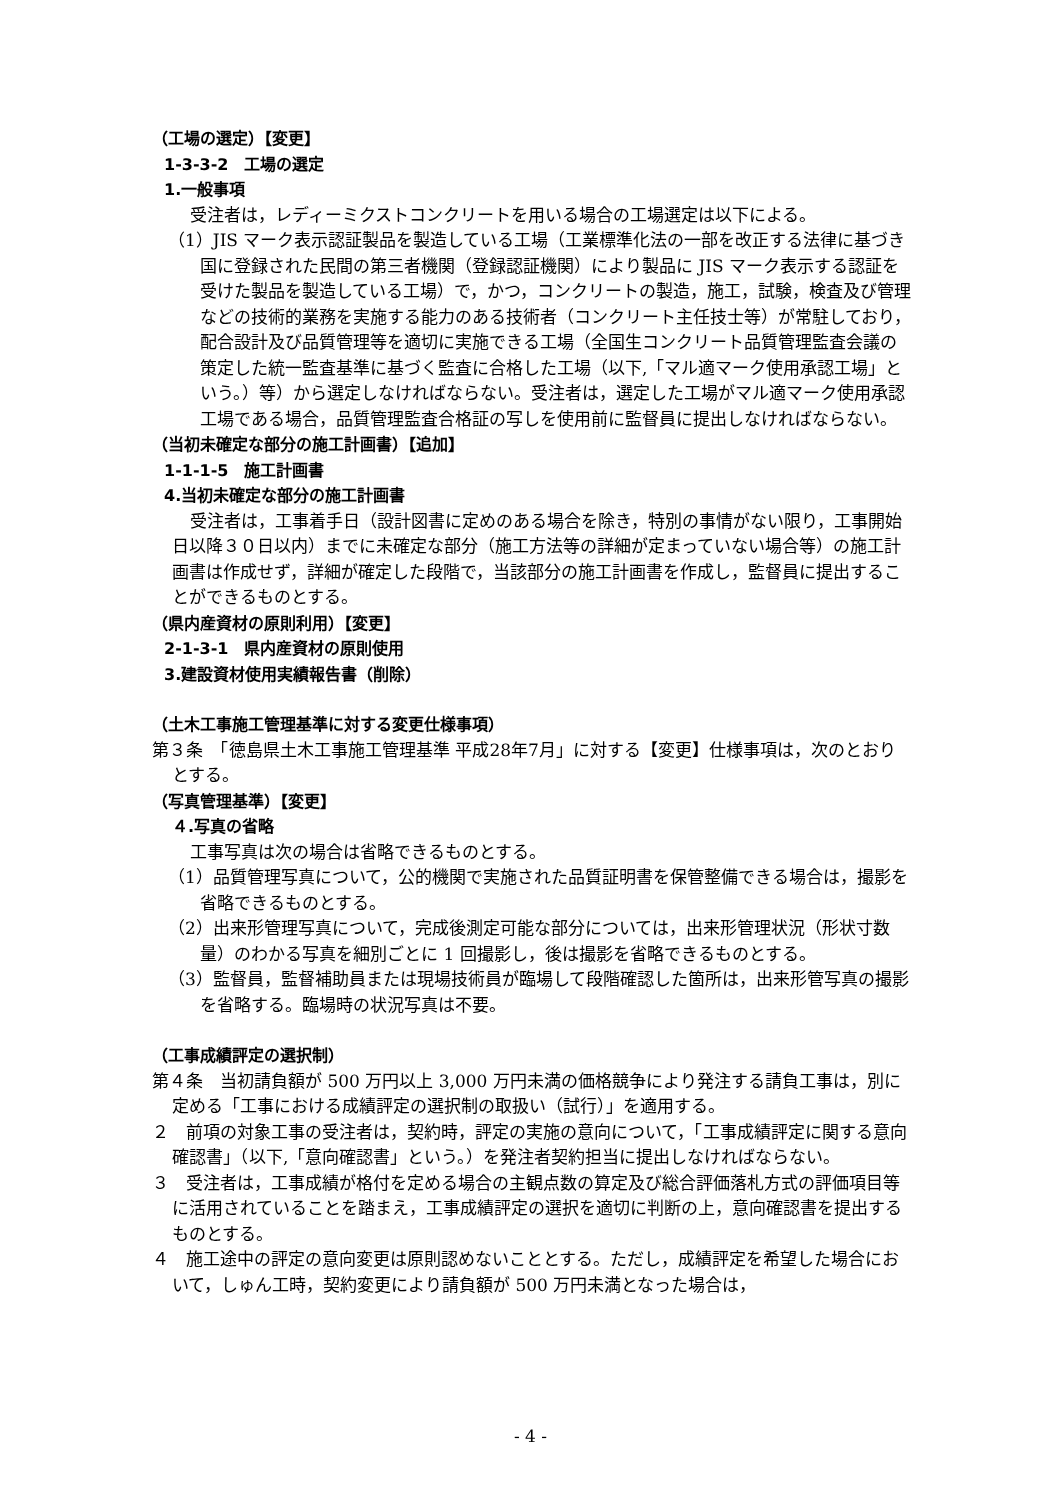（工場の選定）【変更】
1-3-3-2　工場の選定
1.一般事項
受注者は，レディーミクストコンクリートを用いる場合の工場選定は以下による。
（1）JIS マーク表示認証製品を製造している工場（工業標準化法の一部を改正する法律に基づき国に登録された民間の第三者機関（登録認証機関）により製品に JIS マーク表示する認証を受けた製品を製造している工場）で，かつ，コンクリートの製造，施工，試験，検査及び管理などの技術的業務を実施する能力のある技術者（コンクリート主任技士等）が常駐しており，配合設計及び品質管理等を適切に実施できる工場（全国生コンクリート品質管理監査会議の策定した統一監査基準に基づく監査に合格した工場（以下,「マル適マーク使用承認工場」という。）等）から選定しなければならない。受注者は，選定した工場がマル適マーク使用承認工場である場合，品質管理監査合格証の写しを使用前に監督員に提出しなければならない。
（当初未確定な部分の施工計画書）【追加】
1-1-1-5　施工計画書
4.当初未確定な部分の施工計画書
受注者は，工事着手日（設計図書に定めのある場合を除き，特別の事情がない限り，工事開始日以降３０日以内）までに未確定な部分（施工方法等の詳細が定まっていない場合等）の施工計画書は作成せず，詳細が確定した段階で，当該部分の施工計画書を作成し，監督員に提出することができるものとする。
（県内産資材の原則利用）【変更】
2-1-3-1　県内産資材の原則使用
3.建設資材使用実績報告書（削除）
（土木工事施工管理基準に対する変更仕様事項）
第３条　「徳島県土木工事施工管理基準 平成28年7月」に対する【変更】仕様事項は，次のとおりとする。
（写真管理基準）【変更】
４.写真の省略
工事写真は次の場合は省略できるものとする。
（1）品質管理写真について，公的機関で実施された品質証明書を保管整備できる場合は，撮影を省略できるものとする。
（2）出来形管理写真について，完成後測定可能な部分については，出来形管理状況（形状寸数量）のわかる写真を細別ごとに 1 回撮影し，後は撮影を省略できるものとする。
（3）監督員，監督補助員または現場技術員が臨場して段階確認した箇所は，出来形管写真の撮影を省略する。臨場時の状況写真は不要。
（工事成績評定の選択制）
第４条　当初請負額が 500 万円以上 3,000 万円未満の価格競争により発注する請負工事は，別に定める「工事における成績評定の選択制の取扱い（試行）」を適用する。
２　前項の対象工事の受注者は，契約時，評定の実施の意向について，「工事成績評定に関する意向確認書」（以下,「意向確認書」という。）を発注者契約担当に提出しなければならない。
３　受注者は，工事成績が格付を定める場合の主観点数の算定及び総合評価落札方式の評価項目等に活用されていることを踏まえ，工事成績評定の選択を適切に判断の上，意向確認書を提出するものとする。
４　施工途中の評定の意向変更は原則認めないこととする。ただし，成績評定を希望した場合において，しゅん工時，契約変更により請負額が 500 万円未満となった場合は，
- 4 -